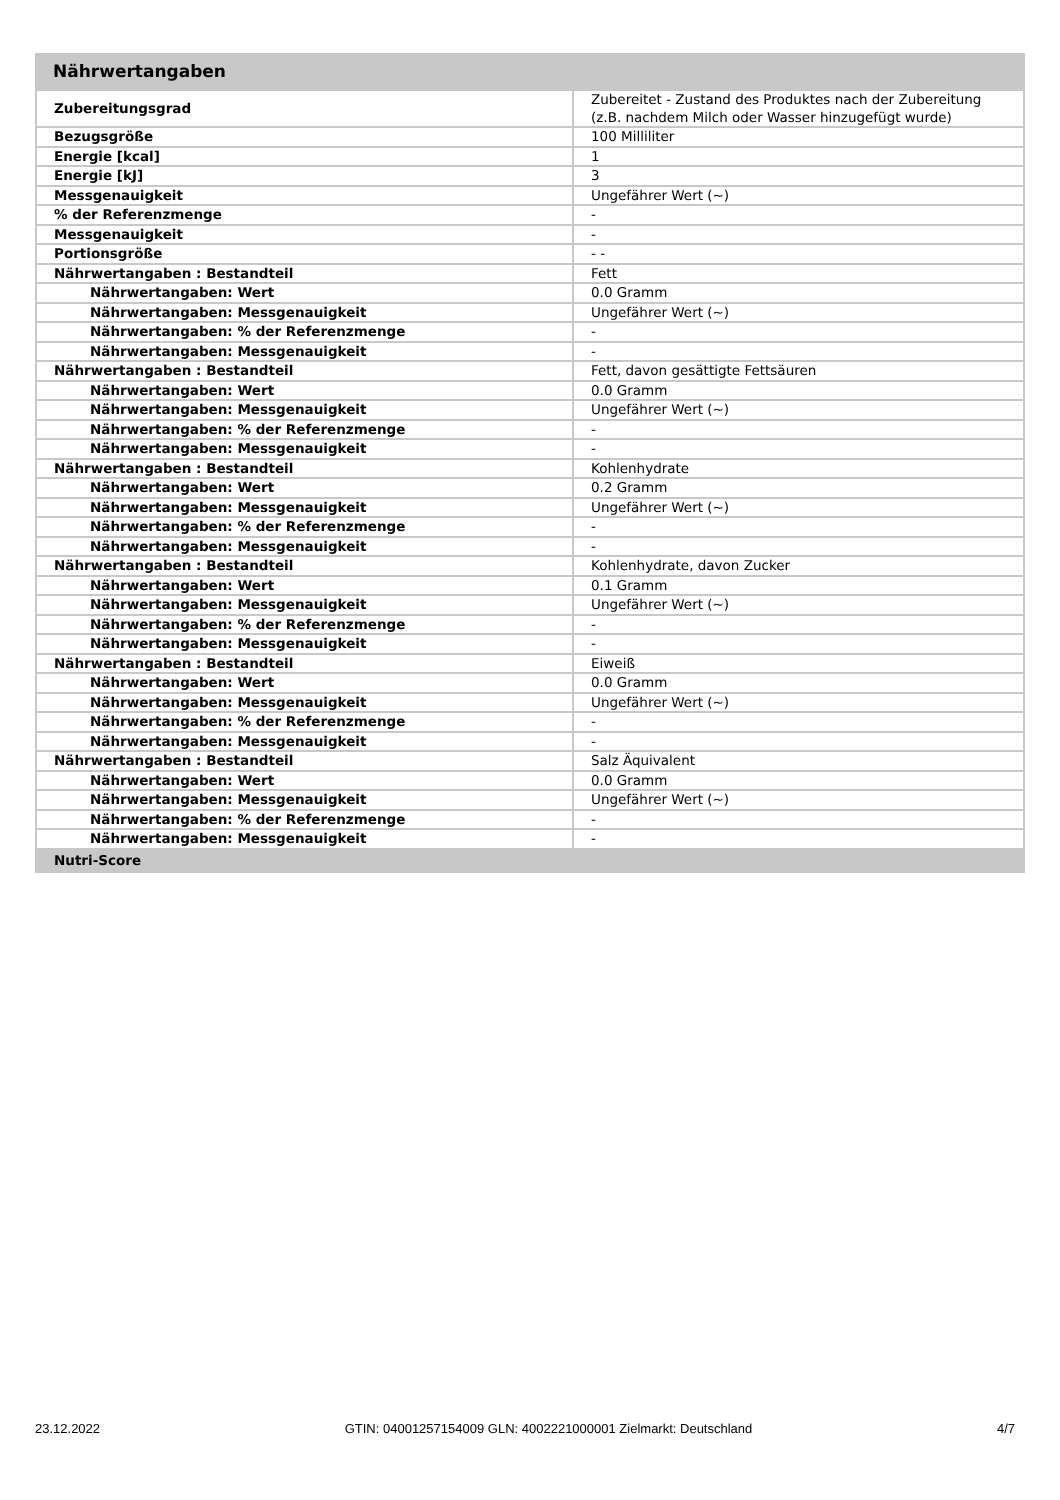Nährwertangaben
| Zubereitungsgrad | Zubereitet - Zustand des Produktes nach der Zubereitung (z.B. nachdem Milch oder Wasser hinzugefügt wurde) |
| Bezugsgröße | 100 Milliliter |
| Energie [kcal] | 1 |
| Energie [kJ] | 3 |
| Messgenauigkeit | Ungefährer Wert (~) |
| % der Referenzmenge | - |
| Messgenauigkeit | - |
| Portionsgröße | - - |
| Nährwertangaben : Bestandteil | Fett |
| Nährwertangaben: Wert | 0.0 Gramm |
| Nährwertangaben: Messgenauigkeit | Ungefährer Wert (~) |
| Nährwertangaben: % der Referenzmenge | - |
| Nährwertangaben: Messgenauigkeit | - |
| Nährwertangaben : Bestandteil | Fett, davon gesättigte Fettsäuren |
| Nährwertangaben: Wert | 0.0 Gramm |
| Nährwertangaben: Messgenauigkeit | Ungefährer Wert (~) |
| Nährwertangaben: % der Referenzmenge | - |
| Nährwertangaben: Messgenauigkeit | - |
| Nährwertangaben : Bestandteil | Kohlenhydrate |
| Nährwertangaben: Wert | 0.2 Gramm |
| Nährwertangaben: Messgenauigkeit | Ungefährer Wert (~) |
| Nährwertangaben: % der Referenzmenge | - |
| Nährwertangaben: Messgenauigkeit | - |
| Nährwertangaben : Bestandteil | Kohlenhydrate, davon Zucker |
| Nährwertangaben: Wert | 0.1 Gramm |
| Nährwertangaben: Messgenauigkeit | Ungefährer Wert (~) |
| Nährwertangaben: % der Referenzmenge | - |
| Nährwertangaben: Messgenauigkeit | - |
| Nährwertangaben : Bestandteil | Eiweiß |
| Nährwertangaben: Wert | 0.0 Gramm |
| Nährwertangaben: Messgenauigkeit | Ungefährer Wert (~) |
| Nährwertangaben: % der Referenzmenge | - |
| Nährwertangaben: Messgenauigkeit | - |
| Nährwertangaben : Bestandteil | Salz Äquivalent |
| Nährwertangaben: Wert | 0.0 Gramm |
| Nährwertangaben: Messgenauigkeit | Ungefährer Wert (~) |
| Nährwertangaben: % der Referenzmenge | - |
| Nährwertangaben: Messgenauigkeit | - |
| Nutri-Score | |
23.12.2022 GTIN: 04001257154009 GLN: 4002221000001 Zielmarkt: Deutschland 4/7